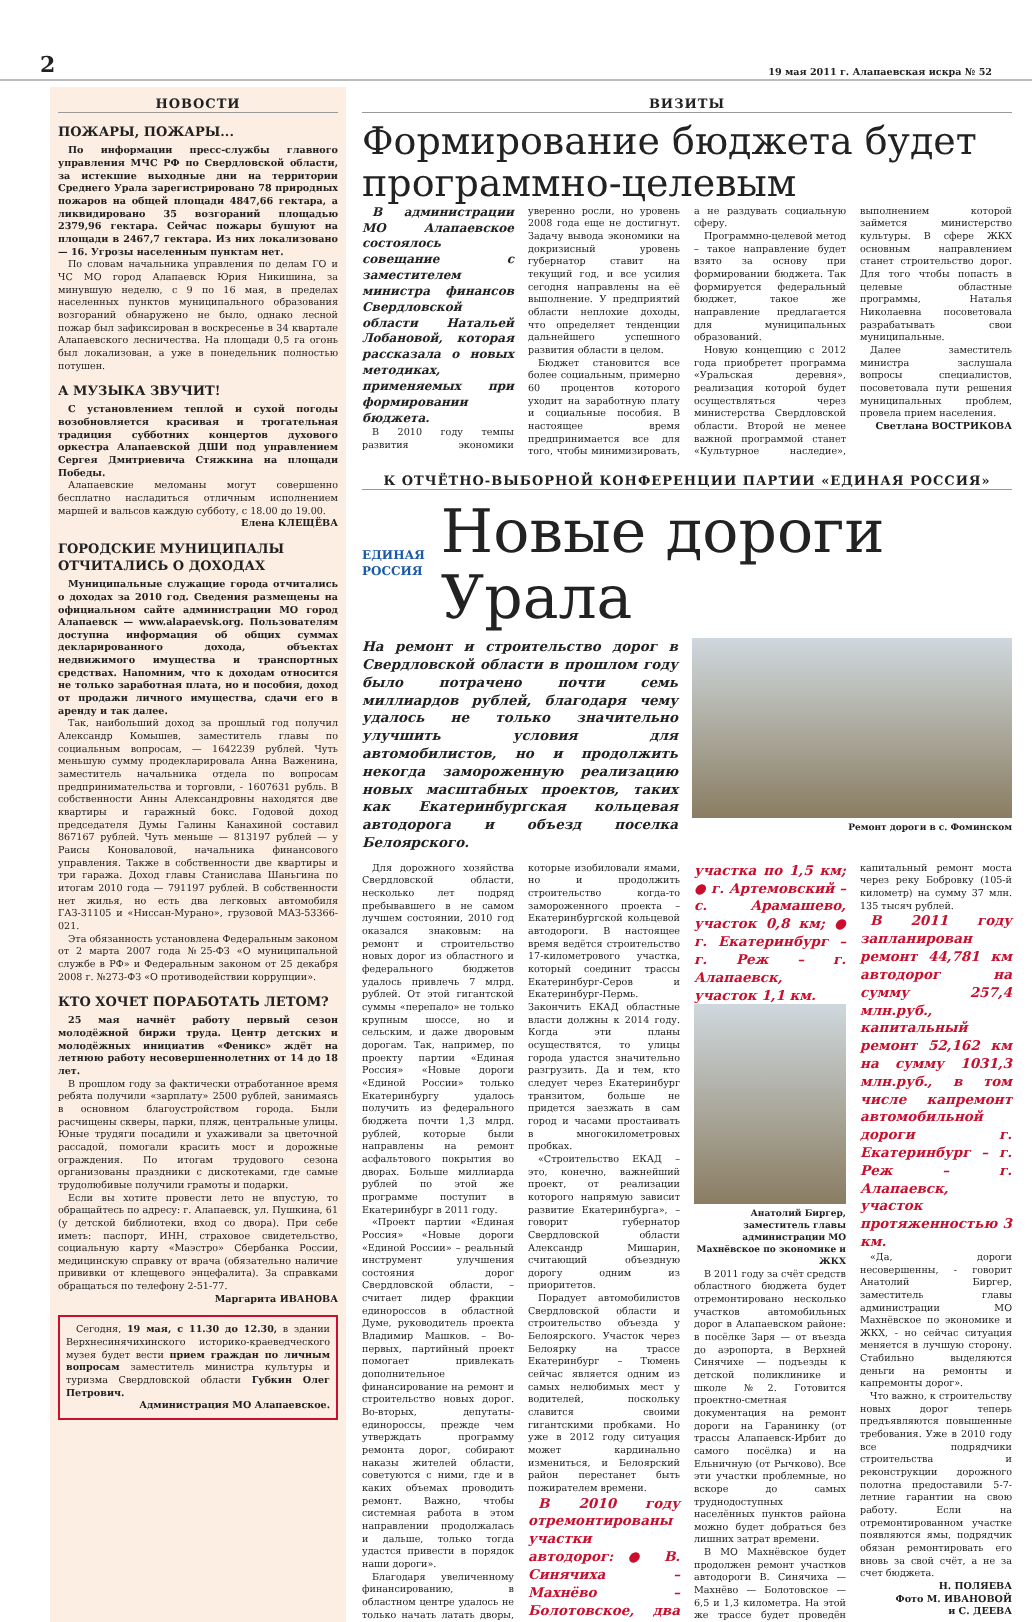2 19 мая 2011 г. Алапаевская искра № 52
НОВОСТИ
ПОЖАРЫ, ПОЖАРЫ...
По информации пресс-службы главного управления МЧС РФ по Свердловской области, за истекшие выходные дни на территории Среднего Урала зарегистрировано 78 природных пожаров на общей площади 4847,66 гектара, а ликвидировано 35 возгораний площадью 2379,96 гектара. Сейчас пожары бушуют на площади в 2467,7 гектара. Из них локализовано — 16. Угрозы населенным пунктам нет.
По словам начальника управления по делам ГО и ЧС МО город Алапаевск Юрия Никишина, за минувшую неделю, с 9 по 16 мая, в пределах населенных пунктов муниципального образования возгораний обнаружено не было, однако лесной пожар был зафиксирован в воскресенье в 34 квартале Алапаевского лесничества. На площади 0,5 га огонь был локализован, а уже в понедельник полностью потушен.
А МУЗЫКА ЗВУЧИТ!
С установлением теплой и сухой погоды возобновляется красивая и трогательная традиция субботних концертов духового оркестра Алапаевской ДШИ под управлением Сергея Дмитриевича Стяжкина на площади Победы.
Алапаевские меломаны могут совершенно бесплатно насладиться отличным исполнением маршей и вальсов каждую субботу, с 18.00 до 19.00.
Елена КЛЕЩЁВА
ГОРОДСКИЕ МУНИЦИПАЛЫ ОТЧИТАЛИСЬ О ДОХОДАХ
Муниципальные служащие города отчитались о доходах за 2010 год. Сведения размещены на официальном сайте администрации МО город Алапаевск — www.alapaevsk.org. Пользователям доступна информация об общих суммах декларированного дохода, объектах недвижимого имущества и транспортных средствах. Напомним, что к доходам относится не только заработная плата, но и пособия, доход от продажи личного имущества, сдачи его в аренду и так далее.
Так, наибольший доход за прошлый год получил Александр Комышев, заместитель главы по социальным вопросам, — 1642239 рублей. Чуть меньшую сумму продекларировала Анна Важенина, заместитель начальника отдела по вопросам предпринимательства и торговли, - 1607631 рубль. В собственности Анны Александровны находятся две квартиры и гаражный бокс. Годовой доход председателя Думы Галины Канахиной составил 867167 рублей. Чуть меньше — 813197 рублей — у Раисы Коноваловой, начальника финансового управления. Также в собственности две квартиры и три гаража. Доход главы Станислава Шаньгина по итогам 2010 года — 791197 рублей. В собственности нет жилья, но есть два легковых автомобиля ГАЗ-31105 и «Ниссан-Мурано», грузовой МАЗ-53366-021.
Эта обязанность установлена Федеральным законом от 2 марта 2007 года №25-ФЗ «О муниципальной службе в РФ» и Федеральным законом от 25 декабря 2008 г. №273-ФЗ «О противодействии коррупции».
КТО ХОЧЕТ ПОРАБОТАТЬ ЛЕТОМ?
25 мая начнёт работу первый сезон молодёжной биржи труда. Центр детских и молодёжных инициатив «Феникс» ждёт на летнюю работу несовершеннолетних от 14 до 18 лет.
В прошлом году за фактически отработанное время ребята получили «зарплату» 2500 рублей, занимаясь в основном благоустройством города. Были расчищены скверы, парки, пляж, центральные улицы. Юные трудяги посадили и ухаживали за цветочной рассадой, помогали красить мост и дорожные ограждения. По итогам трудового сезона организованы праздники с дискотеками, где самые трудолюбивые получили грамоты и подарки.
Если вы хотите провести лето не впустую, то обращайтесь по адресу: г. Алапаевск, ул. Пушкина, 61 (у детской библиотеки, вход со двора). При себе иметь: паспорт, ИНН, страховое свидетельство, социальную карту «Маэстро» Сбербанка России, медицинскую справку от врача (обязательно наличие прививки от клещевого энцефалита). За справками обращаться по телефону 2-51-77.
Маргарита ИВАНОВА
Сегодня, 19 мая, с 11.30 до 12.30, в здании Верхнесинячихинского историко-краеведческого музея будет вести прием граждан по личным вопросам заместитель министра культуры и туризма Свердловской области Губкин Олег Петрович.
Администрация МО Алапаевское.
ВИЗИТЫ
Формирование бюджета будет программно-целевым
В администрации МО Алапаевское состоялось совещание с заместителем министра финансов Свердловской области Натальей Лобановой, которая рассказала о новых методиках, применяемых при формировании бюджета.
В 2010 году темпы развития экономики уверенно росли, но уровень 2008 года еще не достигнут. Задачу вывода экономики на докризисный уровень губернатор ставит на текущий год, и все усилия сегодня направлены на её выполнение. У предприятий области неплохие доходы, что определяет тенденции дальнейшего успешного развития области в целом.
Бюджет становится все более социальным, примерно 60 процентов которого уходит на заработную плату и социальные пособия. В настоящее время предпринимается все для того, чтобы минимизировать, а не раздувать социальную сферу.
Программно-целевой метод – такое направление будет взято за основу при формировании бюджета. Так формируется федеральный бюджет, такое же направление предлагается для муниципальных образований.
Новую концепцию с 2012 года приобретет программа «Уральская деревня», реализация которой будет осуществляться через министерства Свердловской области. Второй не менее важной программой станет «Культурное наследие», выполнением которой займется министерство культуры. В сфере ЖКХ основным направлением станет строительство дорог. Для того чтобы попасть в целевые областные программы, Наталья Николаевна посоветовала разрабатывать свои муниципальные.
Далее заместитель министра заслушала вопросы специалистов, посоветовала пути решения муниципальных проблем, провела прием населения.
Светлана ВОСТРИКОВА
К ОТЧЁТНО-ВЫБОРНОЙ КОНФЕРЕНЦИИ ПАРТИИ «ЕДИНАЯ РОССИЯ»
ЕДИНАЯ
РОССИЯ
Новые дороги Урала
На ремонт и строительство дорог в Свердловской области в прошлом году было потрачено почти семь миллиардов рублей, благодаря чему удалось не только значительно улучшить условия для автомобилистов, но и продолжить некогда замороженную реализацию новых масштабных проектов, таких как Екатеринбургская кольцевая автодорога и объезд поселка Белоярского.
Ремонт дороги в с. Фоминском
Для дорожного хозяйства Свердловской области, несколько лет подряд пребывавшего в не самом лучшем состоянии, 2010 год оказался знаковым: на ремонт и строительство новых дорог из областного и федерального бюджетов удалось привлечь 7 млрд. рублей. От этой гигантской суммы «перепало» не только крупным шоссе, но и сельским, и даже дворовым дорогам. Так, например, по проекту партии «Единая Россия» «Новые дороги «Единой России» только Екатеринбургу удалось получить из федерального бюджета почти 1,3 млрд. рублей, которые были направлены на ремонт асфальтового покрытия во дворах. Больше миллиарда рублей по этой же программе поступит в Екатеринбург в 2011 году.
«Проект партии «Единая Россия» «Новые дороги «Единой России» – реальный инструмент улучшения состояния дорог Свердловской области, – считает лидер фракции единороссов в областной Думе, руководитель проекта Владимир Машков. – Во-первых, партийный проект помогает привлекать дополнительное финансирование на ремонт и строительство новых дорог. Во-вторых, депутаты-единороссы, прежде чем утверждать программу ремонта дорог, собирают наказы жителей области, советуются с ними, где и в каких объемах проводить ремонт. Важно, чтобы системная работа в этом направлении продолжалась и дальше, только тогда удастся привести в порядок наши дороги».
Благодаря увеличенному финансированию, в областном центре удалось не только начать латать дворы, которые изобиловали ямами, но и продолжить строительство когда-то замороженного проекта – Екатеринбургской кольцевой автодороги. В настоящее время ведётся строительство 17-километрового участка, который соединит трассы Екатеринбург-Серов и Екатеринбург-Пермь. Закончить ЕКАД областные власти должны к 2014 году. Когда эти планы осуществятся, то улицы города удастся значительно разгрузить. Да и тем, кто следует через Екатеринбург транзитом, больше не придется заезжать в сам город и часами простаивать в многокилометровых пробках.
«Строительство ЕКАД – это, конечно, важнейший проект, от реализации которого напрямую зависит развитие Екатеринбурга», – говорит губернатор Свердловской области Александр Мишарин, считающий объездную дорогу одним из приоритетов.
Порадует автомобилистов Свердловской области и строительство объезда у Белоярского. Участок через Белоярку на трассе Екатеринбург – Тюмень сейчас является одним из самых нелюбимых мест у водителей, поскольку славится своими гигантскими пробками. Но уже в 2012 году ситуация может кардинально измениться, и Белоярский район перестанет быть пожирателем времени.
В 2010 году отремонтированы участки автодорог: ● В. Синячиха – Махнёво – Болотовское, два участка по 1,5 км; ● г. Артемовский – с. Арамашево, участок 0,8 км; ● г. Екатеринбург – г. Реж – г. Алапаевск, участок 1,1 км.
Анатолий Биргер, заместитель главы администрации МО Махнёвское по экономике и ЖКХ
В 2011 году за счёт средств областного бюджета будет отремонтировано несколько участков автомобильных дорог в Алапаевском районе: в посёлке Заря — от въезда до аэропорта, в Верхней Синячихе — подъезды к детской поликлинике и школе №2. Готовится проектно-сметная документация на ремонт дороги на Гаранинку (от трассы Алапаевск-Ирбит до самого посёлка) и на Ельничную (от Рычково). Все эти участки проблемные, но вскоре до самых труднодоступных населённых пунктов района можно будет добраться без лишних затрат времени.
В МО Махнёвское будет продолжен ремонт участков автодороги В. Синячиха — Махнёво — Болотовское — 6,5 и 1,3 километра. На этой же трассе будет проведён капитальный ремонт моста через реку Бобровку (105-й километр) на сумму 37 млн. 135 тысяч рублей.
В 2011 году запланирован ремонт 44,781 км автодорог на сумму 257,4 млн.руб., капитальный ремонт 52,162 км на сумму 1031,3 млн.руб., в том числе капремонт автомобильной дороги г. Екатеринбург – г. Реж – г. Алапаевск, участок протяженностью 3 км.
«Да, дороги несовершенны, - говорит Анатолий Биргер, заместитель главы администрации МО Махнёвское по экономике и ЖКХ, - но сейчас ситуация меняется в лучшую сторону. Стабильно выделяются деньги на ремонты и капремонты дорог».
Что важно, к строительству новых дорог теперь предъявляются повышенные требования. Уже в 2010 году все подрядчики строительства и реконструкции дорожного полотна предоставили 5-7-летние гарантии на свою работу. Если на отремонтированном участке появляются ямы, подрядчик обязан ремонтировать его вновь за свой счёт, а не за счет бюджета.
Н. ПОЛЯЕВА
Фото М. ИВАНОВОЙ
и С. ДЕЕВА